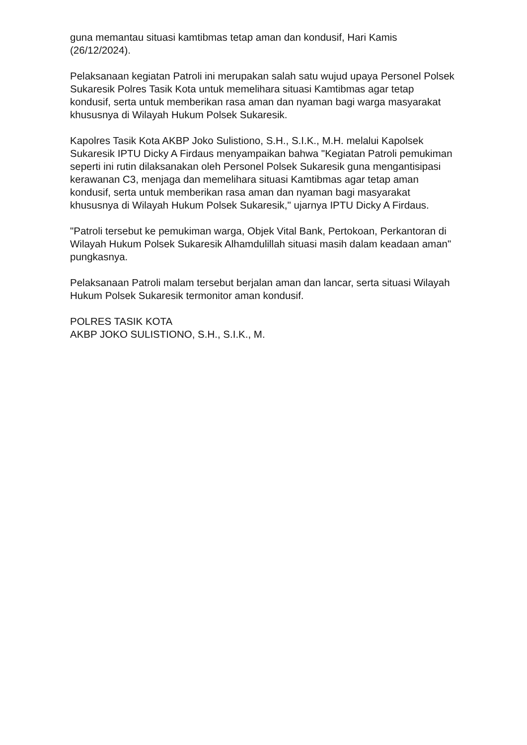guna memantau situasi kamtibmas tetap aman dan kondusif, Hari Kamis (26/12/2024).
Pelaksanaan kegiatan Patroli ini merupakan salah satu wujud upaya Personel Polsek Sukaresik Polres Tasik Kota untuk memelihara situasi Kamtibmas agar tetap kondusif, serta untuk memberikan rasa aman dan nyaman bagi warga masyarakat khususnya di Wilayah Hukum Polsek Sukaresik.
Kapolres Tasik Kota AKBP Joko Sulistiono, S.H., S.I.K., M.H. melalui Kapolsek Sukaresik IPTU Dicky A Firdaus menyampaikan bahwa "Kegiatan Patroli pemukiman seperti ini rutin dilaksanakan oleh Personel Polsek Sukaresik guna mengantisipasi kerawanan C3, menjaga dan memelihara situasi Kamtibmas agar tetap aman kondusif, serta untuk memberikan rasa aman dan nyaman bagi masyarakat khususnya di Wilayah Hukum Polsek Sukaresik," ujarnya IPTU Dicky A Firdaus.
"Patroli tersebut ke pemukiman warga, Objek Vital Bank, Pertokoan, Perkantoran di Wilayah Hukum Polsek Sukaresik Alhamdulillah situasi masih dalam keadaan aman" pungkasnya.
Pelaksanaan Patroli malam tersebut berjalan aman dan lancar, serta situasi Wilayah Hukum Polsek Sukaresik termonitor aman kondusif.
POLRES TASIK KOTA
AKBP JOKO SULISTIONO, S.H., S.I.K., M.